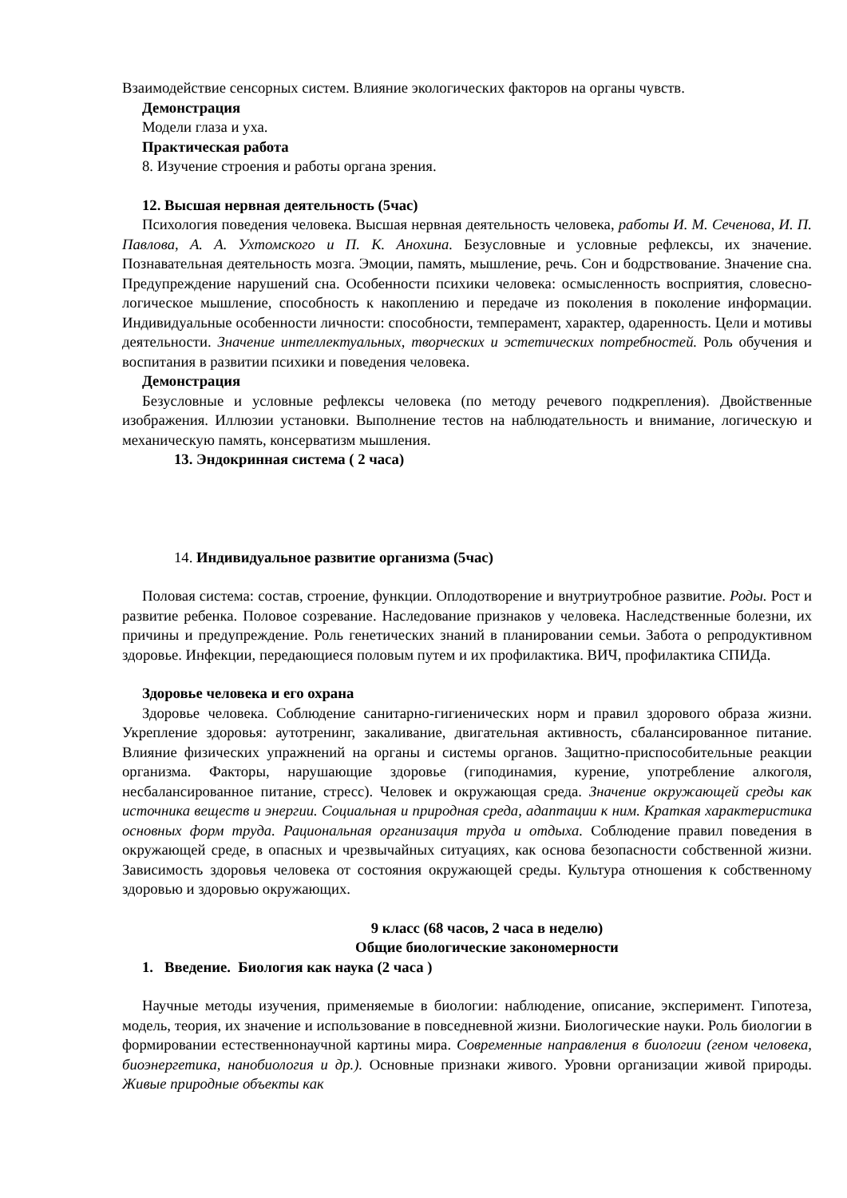Взаимодействие сенсорных систем. Влияние экологических факторов на органы чувств.
Демонстрация
Модели глаза и уха.
Практическая работа
8. Изучение строения и работы органа зрения.
12. Высшая нервная деятельность (5час)
Психология поведения человека. Высшая нервная деятельность человека, работы И. М. Сеченова, И. П. Павлова, А. А. Ухтомского и П. К. Анохина. Безусловные и условные рефлексы, их значение. Познавательная деятельность мозга. Эмоции, память, мышление, речь. Сон и бодрствование. Значение сна. Предупреждение нарушений сна. Особенности психики человека: осмысленность восприятия, словесно-логическое мышление, способность к накоплению и передаче из поколения в поколение информации. Индивидуальные особенности личности: способности, темперамент, характер, одаренность. Цели и мотивы деятельности. Значение интеллектуальных, творческих и эстетических потребностей. Роль обучения и воспитания в развитии психики и поведения человека.
Демонстрация
Безусловные и условные рефлексы человека (по методу речевого подкрепления). Двойственные изображения. Иллюзии установки. Выполнение тестов на наблюдательность и внимание, логическую и механическую память, консерватизм мышления.
13. Эндокринная система ( 2 часа)
14. Индивидуальное развитие организма (5час)
Половая система: состав, строение, функции. Оплодотворение и внутриутробное развитие. Роды. Рост и развитие ребенка. Половое созревание. Наследование признаков у человека. Наследственные болезни, их причины и предупреждение. Роль генетических знаний в планировании семьи. Забота о репродуктивном здоровье. Инфекции, передающиеся половым путем и их профилактика. ВИЧ, профилактика СПИДа.
Здоровье человека и его охрана
Здоровье человека. Соблюдение санитарно-гигиенических норм и правил здорового образа жизни. Укрепление здоровья: аутотренинг, закаливание, двигательная активность, сбалансированное питание. Влияние физических упражнений на органы и системы органов. Защитно-приспособительные реакции организма. Факторы, нарушающие здоровье (гиподинамия, курение, употребление алкоголя, несбалансированное питание, стресс). Человек и окружающая среда. Значение окружающей среды как источника веществ и энергии. Социальная и природная среда, адаптации к ним. Краткая характеристика основных форм труда. Рациональная организация труда и отдыха. Соблюдение правил поведения в окружающей среде, в опасных и чрезвычайных ситуациях, как основа безопасности собственной жизни. Зависимость здоровья человека от состояния окружающей среды. Культура отношения к собственному здоровью и здоровью окружающих.
9 класс (68 часов, 2 часа в неделю)
Общие биологические закономерности
1. Введение. Биология как наука (2 часа )
Научные методы изучения, применяемые в биологии: наблюдение, описание, эксперимент. Гипотеза, модель, теория, их значение и использование в повседневной жизни. Биологические науки. Роль биологии в формировании естественнонаучной картины мира. Современные направления в биологии (геном человека, биоэнергетика, нанобиология и др.). Основные признаки живого. Уровни организации живой природы. Живые природные объекты как